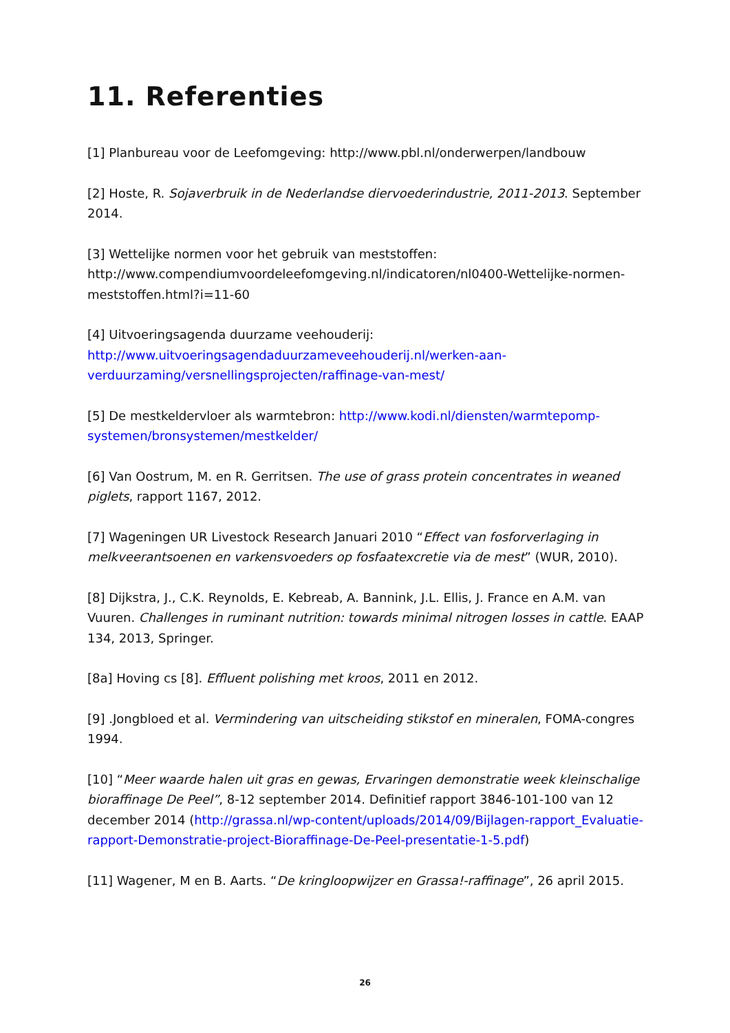11. Referenties
[1] Planbureau voor de Leefomgeving: http://www.pbl.nl/onderwerpen/landbouw
[2] Hoste, R. Sojaverbruik in de Nederlandse diervoederindustrie, 2011-2013. September 2014.
[3] Wettelijke normen voor het gebruik van meststoffen: http://www.compendiumvoordeleefomgeving.nl/indicatoren/nl0400-Wettelijke-normen-meststoffen.html?i=11-60
[4] Uitvoeringsagenda duurzame veehouderij: http://www.uitvoeringsagendaduurzameveehouderij.nl/werken-aan-verduurzaming/versnellingsprojecten/raffinage-van-mest/
[5] De mestkeldervloer als warmtebron: http://www.kodi.nl/diensten/warmtepomp-systemen/bronsystemen/mestkelder/
[6] Van Oostrum, M. en R. Gerritsen. The use of grass protein concentrates in weaned piglets, rapport 1167, 2012.
[7] Wageningen UR Livestock Research Januari 2010 “Effect van fosforverlaging in melkveerantsoenen en varkensvoeders op fosfaatexcretie via de mest” (WUR, 2010).
[8] Dijkstra, J., C.K. Reynolds, E. Kebreab, A. Bannink, J.L. Ellis, J. France en A.M. van Vuuren. Challenges in ruminant nutrition: towards minimal nitrogen losses in cattle. EAAP 134, 2013, Springer.
[8a] Hoving cs [8]. Effluent polishing met kroos, 2011 en 2012.
[9] .Jongbloed et al. Vermindering van uitscheiding stikstof en mineralen, FOMA-congres 1994.
[10] “Meer waarde halen uit gras en gewas, Ervaringen demonstratie week kleinschalige bioraffinage De Peel”, 8-12 september 2014. Definitief rapport 3846-101-100 van 12 december 2014 (http://grassa.nl/wp-content/uploads/2014/09/Bijlagen-rapport_Evaluatie-rapport-Demonstratie-project-Bioraffinage-De-Peel-presentatie-1-5.pdf)
[11] Wagener, M en B. Aarts. “De kringloopwijzer en Grassa!-raffinage”, 26 april 2015.
26